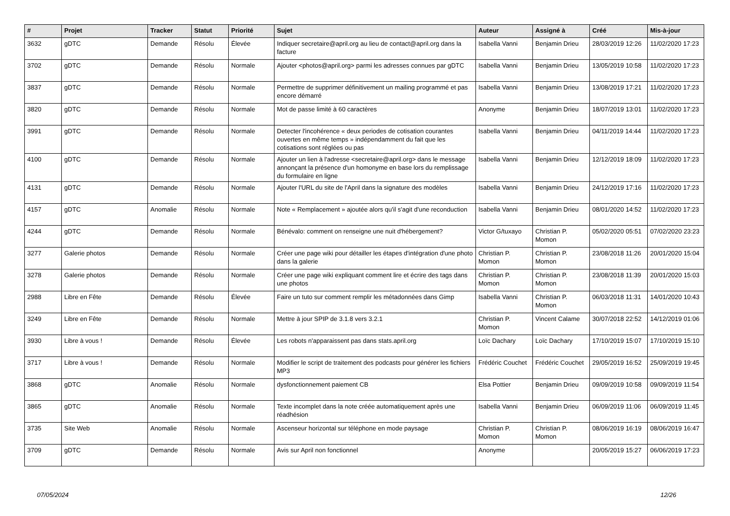| # | Projet | Tracker | Statut | Priorité | Sujet | Auteur | Assigné à | Créé | Mis-à-jour |
| --- | --- | --- | --- | --- | --- | --- | --- | --- | --- |
| 3632 | gDTC | Demande | Résolu | Élevée | Indiquer secretaire@april.org au lieu de contact@april.org dans la facture | Isabella Vanni | Benjamin Drieu | 28/03/2019 12:26 | 11/02/2020 17:23 |
| 3702 | gDTC | Demande | Résolu | Normale | Ajouter <photos@april.org> parmi les adresses connues par gDTC | Isabella Vanni | Benjamin Drieu | 13/05/2019 10:58 | 11/02/2020 17:23 |
| 3837 | gDTC | Demande | Résolu | Normale | Permettre de supprimer définitivement un mailing programmé et pas encore démarré | Isabella Vanni | Benjamin Drieu | 13/08/2019 17:21 | 11/02/2020 17:23 |
| 3820 | gDTC | Demande | Résolu | Normale | Mot de passe limité à 60 caractères | Anonyme | Benjamin Drieu | 18/07/2019 13:01 | 11/02/2020 17:23 |
| 3991 | gDTC | Demande | Résolu | Normale | Detecter l'incohérence « deux periodes de cotisation courantes ouvertes en même temps » indépendamment du fait que les cotisations sont réglées ou pas | Isabella Vanni | Benjamin Drieu | 04/11/2019 14:44 | 11/02/2020 17:23 |
| 4100 | gDTC | Demande | Résolu | Normale | Ajouter un lien à l'adresse <secretaire@april.org> dans le message annonçant la présence d'un homonyme en base lors du remplissage du formulaire en ligne | Isabella Vanni | Benjamin Drieu | 12/12/2019 18:09 | 11/02/2020 17:23 |
| 4131 | gDTC | Demande | Résolu | Normale | Ajouter l'URL du site de l'April dans la signature des modèles | Isabella Vanni | Benjamin Drieu | 24/12/2019 17:16 | 11/02/2020 17:23 |
| 4157 | gDTC | Anomalie | Résolu | Normale | Note « Remplacement » ajoutée alors qu'il s'agit d'une reconduction | Isabella Vanni | Benjamin Drieu | 08/01/2020 14:52 | 11/02/2020 17:23 |
| 4244 | gDTC | Demande | Résolu | Normale | Bénévalo: comment on renseigne une nuit d'hébergement? | Victor G/tuxayo | Christian P. Momon | 05/02/2020 05:51 | 07/02/2020 23:23 |
| 3277 | Galerie photos | Demande | Résolu | Normale | Créer une page wiki pour détailler les étapes d'intégration d'une photo dans la galerie | Christian P. Momon | Christian P. Momon | 23/08/2018 11:26 | 20/01/2020 15:04 |
| 3278 | Galerie photos | Demande | Résolu | Normale | Créer une page wiki expliquant comment lire et écrire des tags dans une photos | Christian P. Momon | Christian P. Momon | 23/08/2018 11:39 | 20/01/2020 15:03 |
| 2988 | Libre en Fête | Demande | Résolu | Élevée | Faire un tuto sur comment remplir les métadonnées dans Gimp | Isabella Vanni | Christian P. Momon | 06/03/2018 11:31 | 14/01/2020 10:43 |
| 3249 | Libre en Fête | Demande | Résolu | Normale | Mettre à jour SPIP de 3.1.8 vers 3.2.1 | Christian P. Momon | Vincent Calame | 30/07/2018 22:52 | 14/12/2019 01:06 |
| 3930 | Libre à vous ! | Demande | Résolu | Élevée | Les robots n'apparaissent pas dans stats.april.org | Loïc Dachary | Loïc Dachary | 17/10/2019 15:07 | 17/10/2019 15:10 |
| 3717 | Libre à vous ! | Demande | Résolu | Normale | Modifier le script de traitement des podcasts pour générer les fichiers MP3 | Frédéric Couchet | Frédéric Couchet | 29/05/2019 16:52 | 25/09/2019 19:45 |
| 3868 | gDTC | Anomalie | Résolu | Normale | dysfonctionnement paiement CB | Elsa Pottier | Benjamin Drieu | 09/09/2019 10:58 | 09/09/2019 11:54 |
| 3865 | gDTC | Anomalie | Résolu | Normale | Texte incomplet dans la note créée automatiquement après une réadhésion | Isabella Vanni | Benjamin Drieu | 06/09/2019 11:06 | 06/09/2019 11:45 |
| 3735 | Site Web | Anomalie | Résolu | Normale | Ascenseur horizontal sur téléphone en mode paysage | Christian P. Momon | Christian P. Momon | 08/06/2019 16:19 | 08/06/2019 16:47 |
| 3709 | gDTC | Demande | Résolu | Normale | Avis sur April non fonctionnel | Anonyme | | 20/05/2019 15:27 | 06/06/2019 17:23 |
07/05/2024 12/26